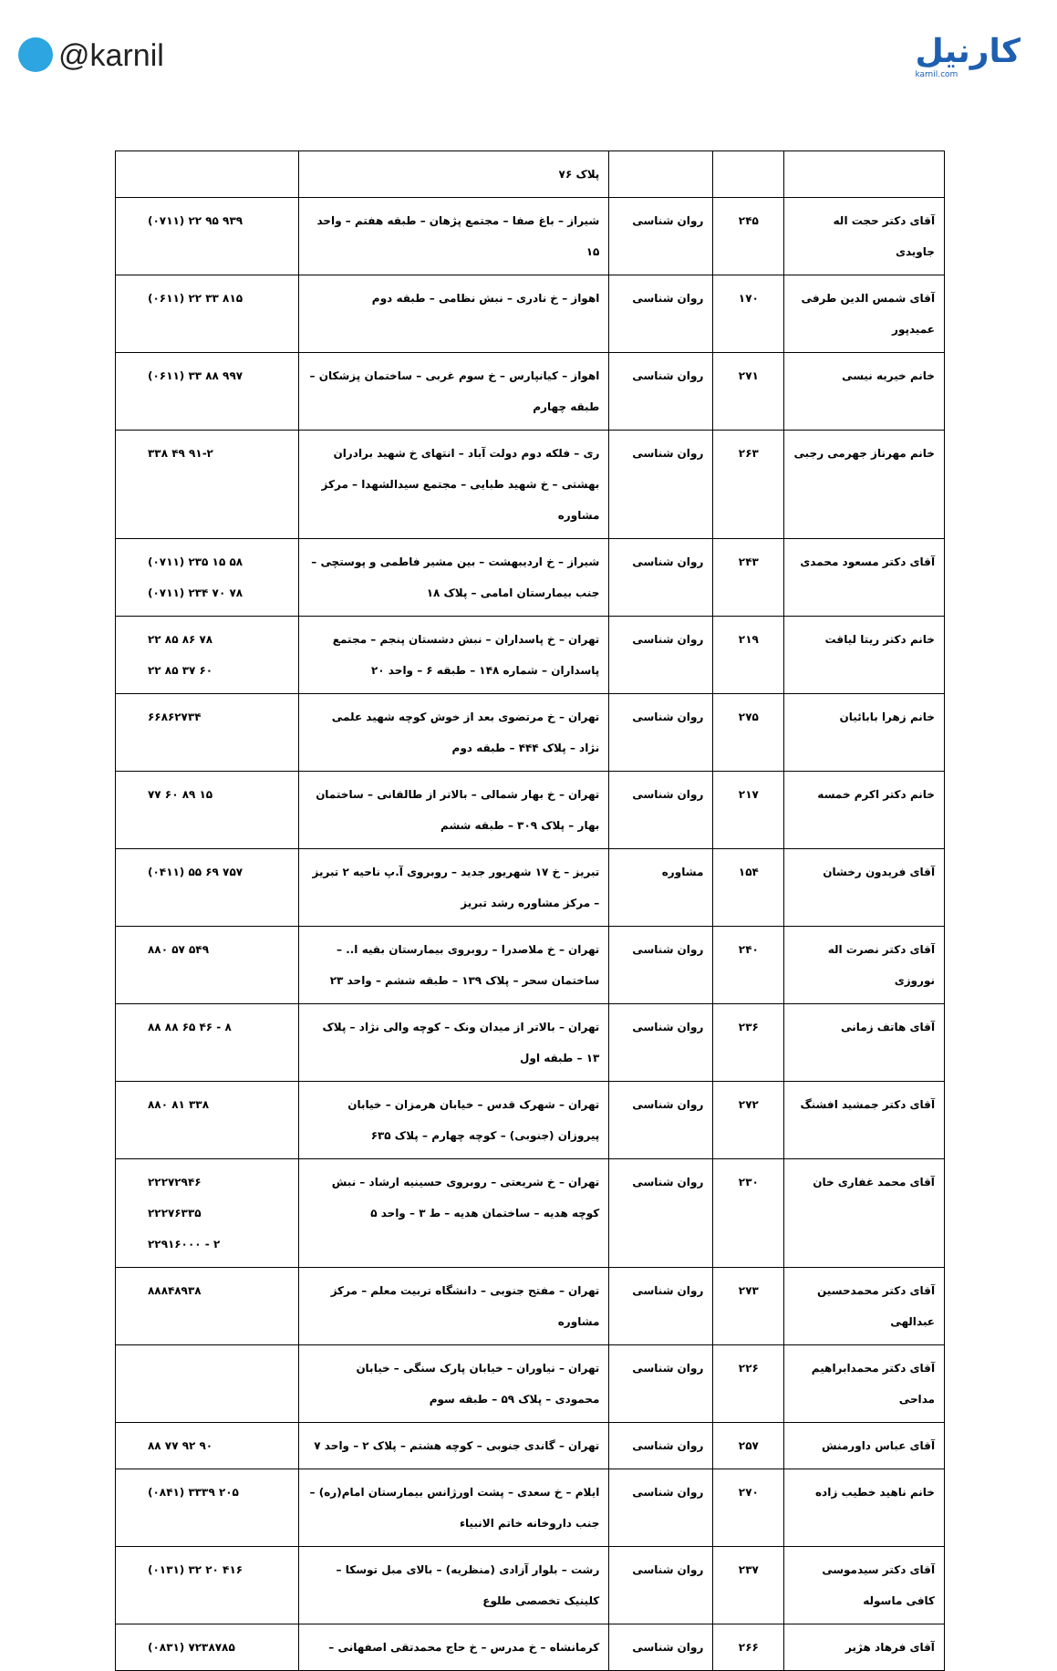@karnil
کارنیل
karnil.com
| | | | پلاک ۷۶ | |
| آقای دکتر حجت اله جاویدی | ۲۴۵ | روان شناسی | شیراز – باغ صفا – مجتمع پژهان – طبقه هفتم – واحد ۱۵ | (۰۷۱۱) ۲۲ ۹۵ ۹۳۹ |
| آقای شمس الدین طرفی عمیدپور | ۱۷۰ | روان شناسی | اهواز – خ نادری – نبش نظامی – طبقه دوم | (۰۶۱۱) ۲۲ ۳۳ ۸۱۵ |
| خانم خیریه نیسی | ۲۷۱ | روان شناسی | اهواز – کیانپارس – خ سوم غربی – ساختمان پزشکان – طبقه چهارم | (۰۶۱۱) ۳۳ ۸۸ ۹۹۷ |
| خانم مهرناز جهرمی رجبی | ۲۶۳ | روان شناسی | ری – فلکه دوم دولت آباد – انتهای خ شهید برادران بهشتی – خ شهید طبایی – مجتمع سیدالشهدا – مرکز مشاوره | ۳۳۸ ۴۹ ۹۱-۲ |
| آقای دکتر مسعود محمدی | ۲۴۳ | روان شناسی | شیراز – خ اردیبهشت – بین مشیر فاطمی و پوستچی – جنب بیمارستان امامی – پلاک ۱۸ | (۰۷۱۱) ۲۳۵ ۱۵ ۵۸ (۰۷۱۱) ۲۳۴ ۷۰ ۷۸ |
| خانم دکتر ریتا لیاقت | ۲۱۹ | روان شناسی | تهران – خ پاسداران – نبش دشستان پنجم – مجتمع پاسداران – شماره ۱۴۸ – طبقه ۶ – واحد ۲۰ | ۲۲ ۸۵ ۸۶ ۷۸ ۲۲ ۸۵ ۳۷ ۶۰ |
| خانم زهرا بابائیان | ۲۷۵ | روان شناسی | تهران – خ مرتضوی بعد از خوش کوچه شهید علمی نژاد – پلاک ۴۴۴ – طبقه دوم | ۶۶۸۶۲۷۳۴ |
| خانم دکتر اکرم خمسه | ۲۱۷ | روان شناسی | تهران – خ بهار شمالی – بالاتر از طالقانی – ساختمان بهار – پلاک ۳۰۹ – طبقه ششم | ۷۷ ۶۰ ۸۹ ۱۵ |
| آقای فریدون رخشان | ۱۵۴ | مشاوره | تبریز – خ ۱۷ شهریور جدید – روبروی آ.پ ناحیه ۲ تبریز – مرکز مشاوره رشد تبریز | (۰۴۱۱) ۵۵ ۶۹ ۷۵۷ |
| آقای دکتر نصرت اله نوروزی | ۲۴۰ | روان شناسی | تهران – خ ملاصدرا – روبروی بیمارستان بقیه ا.. – ساختمان سحر – پلاک ۱۳۹ – طبقه ششم – واحد ۲۳ | ۸۸۰ ۵۷ ۵۴۹ |
| آقای هاتف زمانی | ۲۳۶ | روان شناسی | تهران – بالاتر از میدان ونک – کوچه والی نژاد – پلاک ۱۳ – طبقه اول | ۸۸ ۸۸ ۶۵ ۴۶ - ۸ |
| آقای دکتر جمشید افشنگ | ۲۷۲ | روان شناسی | تهران – شهرک قدس – خیابان هرمزان – خیابان پیروزان (جنوبی) – کوچه چهارم – پلاک ۶۳۵ | ۸۸۰ ۸۱ ۳۳۸ |
| آقای محمد غفاری خان | ۲۳۰ | روان شناسی | تهران – خ شریعتی – روبروی حسینیه ارشاد – نبش کوچه هدیه – ساختمان هدیه – ط ۳ – واحد ۵ | ۲۲۲۷۲۹۴۶ ۲۲۲۷۶۳۳۵ ۲۲۹۱۶۰۰۰ - ۲ |
| آقای دکتر محمدحسین عبدالهی | ۲۷۳ | روان شناسی | تهران – مفتح جنوبی – دانشگاه تربیت معلم – مرکز مشاوره | ۸۸۸۴۸۹۳۸ |
| آقای دکتر محمدابراهیم مداحی | ۲۲۶ | روان شناسی | تهران – نیاوران – خیابان پارک سنگی – خیابان محمودی – پلاک ۵۹ – طبقه سوم | |
| آقای عباس داورمنش | ۲۵۷ | روان شناسی | تهران – گاندی جنوبی – کوچه هشتم – پلاک ۲ – واحد ۷ | ۸۸ ۷۷ ۹۲ ۹۰ |
| خانم ناهید خطیب زاده | ۲۷۰ | روان شناسی | ایلام – خ سعدی – پشت اورژانس بیمارستان امام(ره) – جنب داروخانه خاتم الانبیاء | (۰۸۴۱) ۳۳۳۹ ۲۰۵ |
| آقای دکتر سیدموسی کافی ماسوله | ۲۳۷ | روان شناسی | رشت – بلوار آزادی (منظریه) – بالای مبل توسکا – کلینیک تخصصی طلوع | (۰۱۳۱) ۳۲ ۲۰ ۴۱۶ |
| آقای فرهاد هژیر | ۲۶۶ | روان شناسی | کرمانشاه – خ مدرس – خ حاج محمدتقی اصفهانی – | (۰۸۳۱) ۷۲۳۸۷۸۵ |